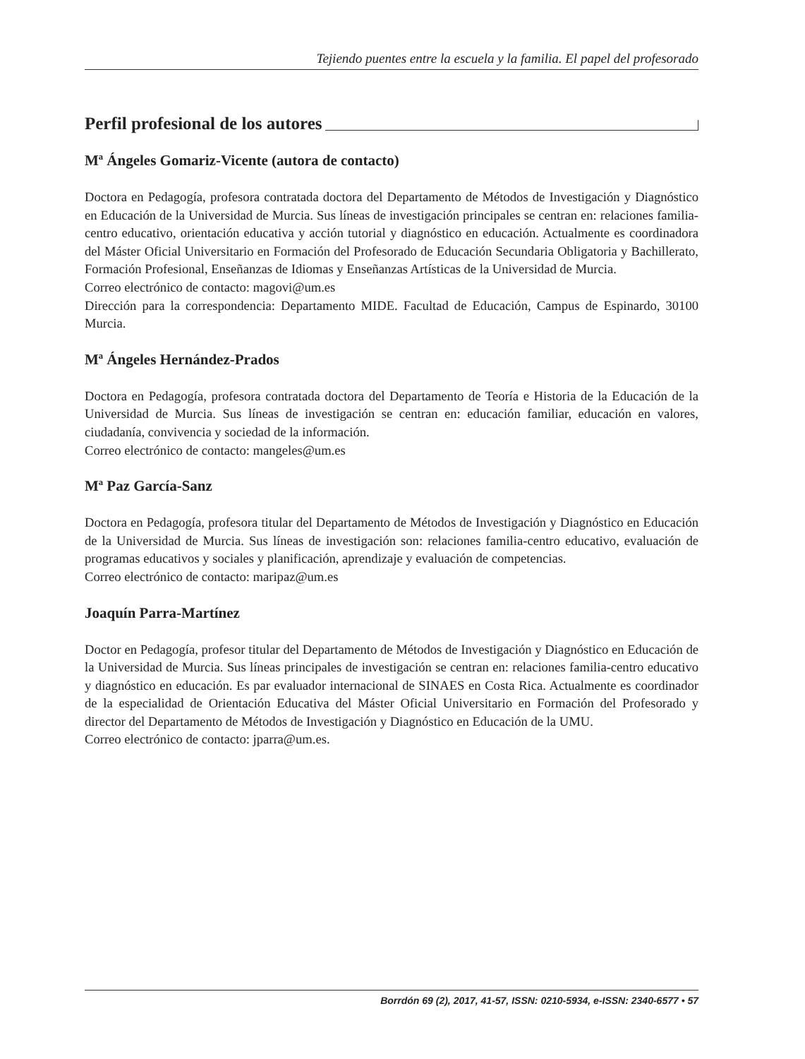Tejiendo puentes entre la escuela y la familia. El papel del profesorado
Perfil profesional de los autores
Mª Ángeles Gomariz-Vicente (autora de contacto)
Doctora en Pedagogía, profesora contratada doctora del Departamento de Métodos de Investigación y Diagnóstico en Educación de la Universidad de Murcia. Sus líneas de investigación principales se centran en: relaciones familia-centro educativo, orientación educativa y acción tutorial y diagnóstico en educación. Actualmente es coordinadora del Máster Oficial Universitario en Formación del Profesorado de Educación Secundaria Obligatoria y Bachillerato, Formación Profesional, Enseñanzas de Idiomas y Enseñanzas Artísticas de la Universidad de Murcia.
Correo electrónico de contacto: magovi@um.es
Dirección para la correspondencia: Departamento MIDE. Facultad de Educación, Campus de Espinardo, 30100 Murcia.
Mª Ángeles Hernández-Prados
Doctora en Pedagogía, profesora contratada doctora del Departamento de Teoría e Historia de la Educación de la Universidad de Murcia. Sus líneas de investigación se centran en: educación familiar, educación en valores, ciudadanía, convivencia y sociedad de la información.
Correo electrónico de contacto: mangeles@um.es
Mª Paz García-Sanz
Doctora en Pedagogía, profesora titular del Departamento de Métodos de Investigación y Diagnóstico en Educación de la Universidad de Murcia. Sus líneas de investigación son: relaciones familia-centro educativo, evaluación de programas educativos y sociales y planificación, aprendizaje y evaluación de competencias.
Correo electrónico de contacto: maripaz@um.es
Joaquín Parra-Martínez
Doctor en Pedagogía, profesor titular del Departamento de Métodos de Investigación y Diagnóstico en Educación de la Universidad de Murcia. Sus líneas principales de investigación se centran en: relaciones familia-centro educativo y diagnóstico en educación. Es par evaluador internacional de SINAES en Costa Rica. Actualmente es coordinador de la especialidad de Orientación Educativa del Máster Oficial Universitario en Formación del Profesorado y director del Departamento de Métodos de Investigación y Diagnóstico en Educación de la UMU.
Correo electrónico de contacto: jparra@um.es.
Borrdón 69 (2), 2017, 41-57, ISSN: 0210-5934, e-ISSN: 2340-6577 • 57